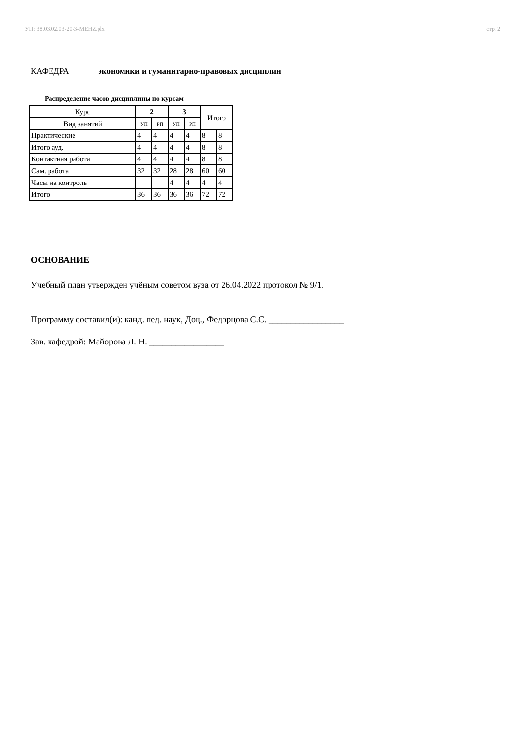УП: 38.03.02.03-20-3-MEHZ.plx стр. 2
КАФЕДРА экономики и гуманитарно-правовых дисциплин
Распределение часов дисциплины по курсам
| Курс | 2 | | 3 | | Итого | |
| --- | --- | --- | --- | --- | --- | --- |
| Вид занятий | УП | РП | УП | РП | | |
| Практические | 4 | 4 | 4 | 4 | 8 | 8 |
| Итого ауд. | 4 | 4 | 4 | 4 | 8 | 8 |
| Контактная работа | 4 | 4 | 4 | 4 | 8 | 8 |
| Сам. работа | 32 | 32 | 28 | 28 | 60 | 60 |
| Часы на контроль | | | 4 | 4 | 4 | 4 |
| Итого | 36 | 36 | 36 | 36 | 72 | 72 |
ОСНОВАНИЕ
Учебный план утвержден учёным советом вуза от 26.04.2022 протокол № 9/1.
Программу составил(и): канд. пед. наук, Доц., Федорцова С.С. _________________
Зав. кафедрой: Майорова Л. Н. _________________